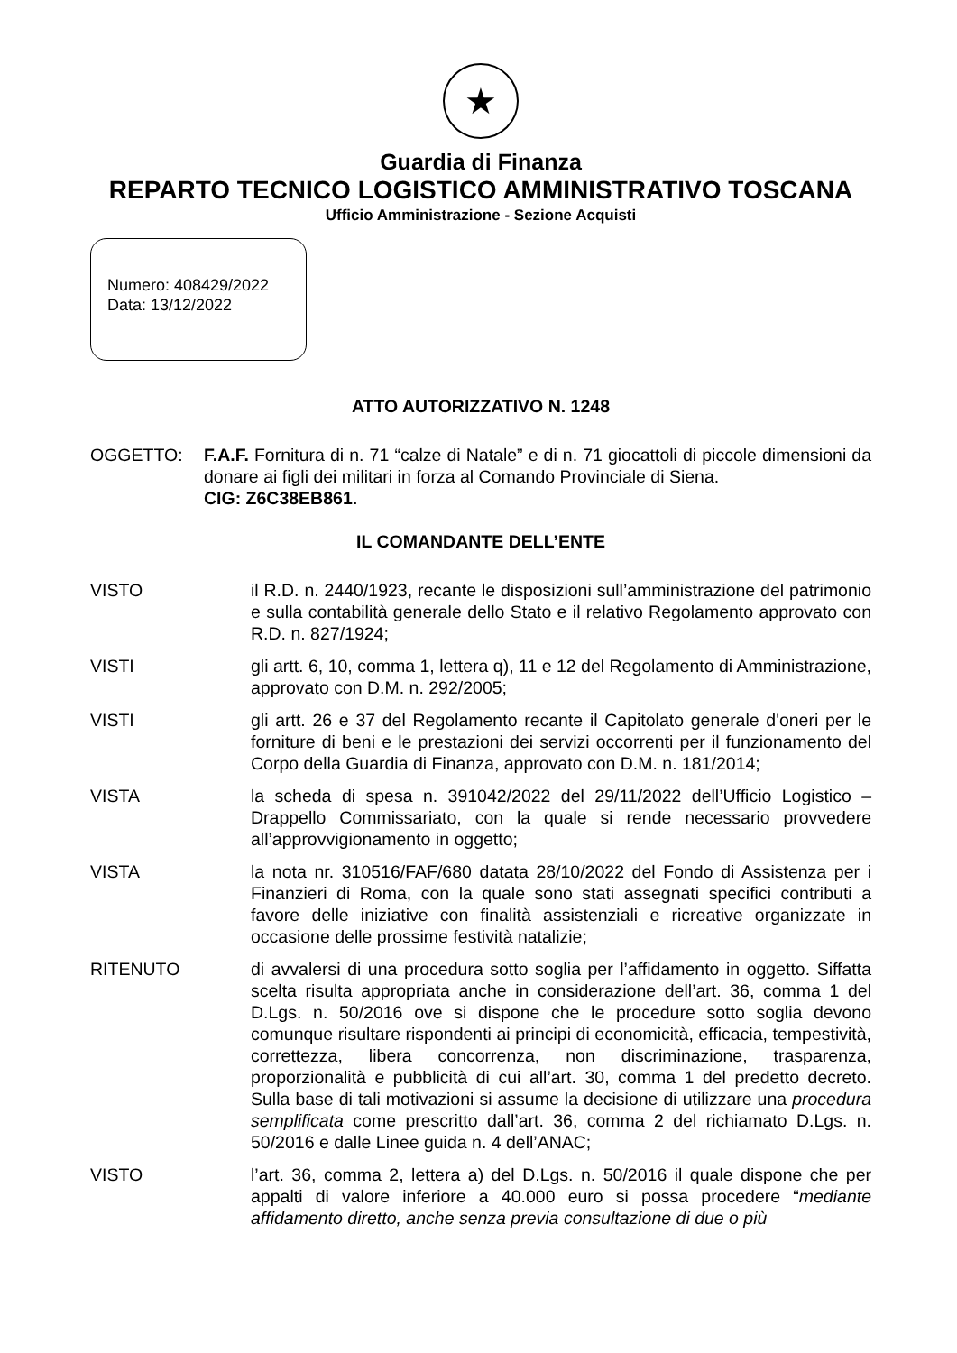★
Guardia di Finanza
REPARTO TECNICO LOGISTICO AMMINISTRATIVO TOSCANA
Ufficio Amministrazione - Sezione Acquisti
Numero: 408429/2022
Data: 13/12/2022
ATTO AUTORIZZATIVO N. 1248
OGGETTO: F.A.F. Fornitura di n. 71 “calze di Natale” e di n. 71 giocattoli di piccole dimensioni da donare ai figli dei militari in forza al Comando Provinciale di Siena.
CIG: Z6C38EB861.
IL COMANDANTE DELL’ENTE
VISTO il R.D. n. 2440/1923, recante le disposizioni sull’amministrazione del patrimonio e sulla contabilità generale dello Stato e il relativo Regolamento approvato con R.D. n. 827/1924;
VISTI gli artt. 6, 10, comma 1, lettera q), 11 e 12 del Regolamento di Amministrazione, approvato con D.M. n. 292/2005;
VISTI gli artt. 26 e 37 del Regolamento recante il Capitolato generale d'oneri per le forniture di beni e le prestazioni dei servizi occorrenti per il funzionamento del Corpo della Guardia di Finanza, approvato con D.M. n. 181/2014;
VISTA la scheda di spesa n. 391042/2022 del 29/11/2022 dell’Ufficio Logistico – Drappello Commissariato, con la quale si rende necessario provvedere all’approvvigionamento in oggetto;
VISTA la nota nr. 310516/FAF/680 datata 28/10/2022 del Fondo di Assistenza per i Finanzieri di Roma, con la quale sono stati assegnati specifici contributi a favore delle iniziative con finalità assistenziali e ricreative organizzate in occasione delle prossime festività natalizie;
RITENUTO di avvalersi di una procedura sotto soglia per l’affidamento in oggetto. Siffatta scelta risulta appropriata anche in considerazione dell’art. 36, comma 1 del D.Lgs. n. 50/2016 ove si dispone che le procedure sotto soglia devono comunque risultare rispondenti ai principi di economicità, efficacia, tempestività, correttezza, libera concorrenza, non discriminazione, trasparenza, proporzionalità e pubblicità di cui all’art. 30, comma 1 del predetto decreto. Sulla base di tali motivazioni si assume la decisione di utilizzare una procedura semplificata come prescritto dall’art. 36, comma 2 del richiamato D.Lgs. n. 50/2016 e dalle Linee guida n. 4 dell’ANAC;
VISTO l’art. 36, comma 2, lettera a) del D.Lgs. n. 50/2016 il quale dispone che per appalti di valore inferiore a 40.000 euro si possa procedere “mediante affidamento diretto, anche senza previa consultazione di due o più